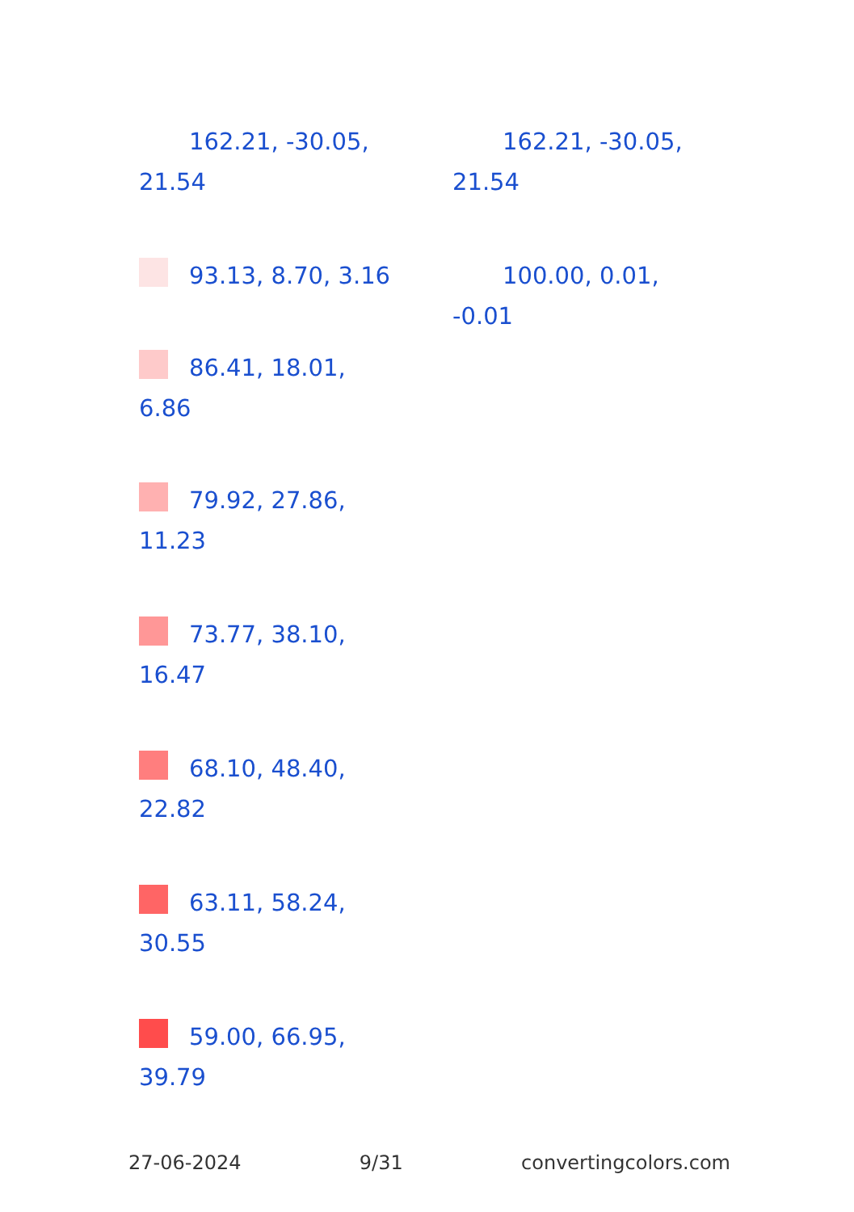162.21, -30.05, 21.54
93.13, 8.70, 3.16
86.41, 18.01, 6.86
79.92, 27.86, 11.23
73.77, 38.10, 16.47
68.10, 48.40, 22.82
63.11, 58.24, 30.55
59.00, 66.95, 39.79
162.21, -30.05, 21.54
100.00, 0.01, -0.01
27-06-2024 9/31 convertingcolors.com